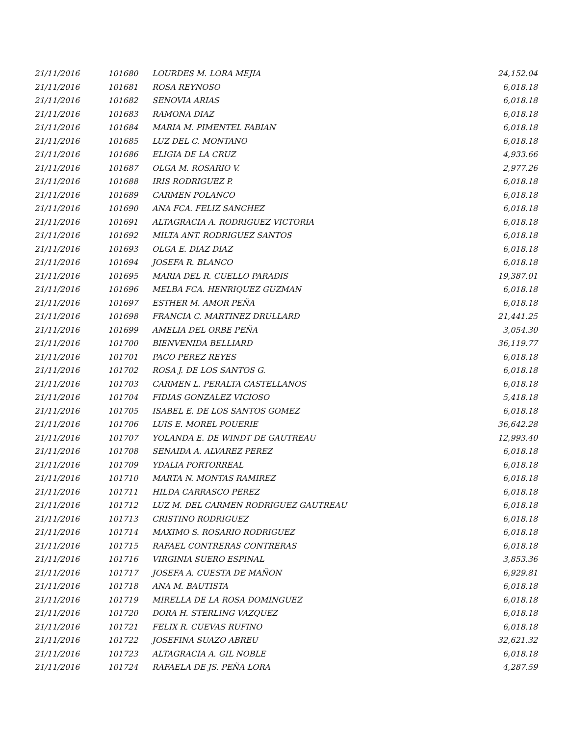| 21/11/2016 | 101680 | LOURDES M. LORA MEJIA | 24,152.04 |
| 21/11/2016 | 101681 | ROSA REYNOSO | 6,018.18 |
| 21/11/2016 | 101682 | SENOVIA ARIAS | 6,018.18 |
| 21/11/2016 | 101683 | RAMONA DIAZ | 6,018.18 |
| 21/11/2016 | 101684 | MARIA M. PIMENTEL FABIAN | 6,018.18 |
| 21/11/2016 | 101685 | LUZ DEL C. MONTANO | 6,018.18 |
| 21/11/2016 | 101686 | ELIGIA DE LA CRUZ | 4,933.66 |
| 21/11/2016 | 101687 | OLGA M. ROSARIO V. | 2,977.26 |
| 21/11/2016 | 101688 | IRIS RODRIGUEZ P. | 6,018.18 |
| 21/11/2016 | 101689 | CARMEN POLANCO | 6,018.18 |
| 21/11/2016 | 101690 | ANA FCA. FELIZ SANCHEZ | 6,018.18 |
| 21/11/2016 | 101691 | ALTAGRACIA A. RODRIGUEZ VICTORIA | 6,018.18 |
| 21/11/2016 | 101692 | MILTA ANT. RODRIGUEZ SANTOS | 6,018.18 |
| 21/11/2016 | 101693 | OLGA E. DIAZ DIAZ | 6,018.18 |
| 21/11/2016 | 101694 | JOSEFA R. BLANCO | 6,018.18 |
| 21/11/2016 | 101695 | MARIA DEL R. CUELLO PARADIS | 19,387.01 |
| 21/11/2016 | 101696 | MELBA FCA. HENRIQUEZ GUZMAN | 6,018.18 |
| 21/11/2016 | 101697 | ESTHER M. AMOR PEÑA | 6,018.18 |
| 21/11/2016 | 101698 | FRANCIA C. MARTINEZ DRULLARD | 21,441.25 |
| 21/11/2016 | 101699 | AMELIA DEL ORBE PEÑA | 3,054.30 |
| 21/11/2016 | 101700 | BIENVENIDA BELLIARD | 36,119.77 |
| 21/11/2016 | 101701 | PACO PEREZ REYES | 6,018.18 |
| 21/11/2016 | 101702 | ROSA J. DE LOS SANTOS G. | 6,018.18 |
| 21/11/2016 | 101703 | CARMEN L. PERALTA CASTELLANOS | 6,018.18 |
| 21/11/2016 | 101704 | FIDIAS GONZALEZ VICIOSO | 5,418.18 |
| 21/11/2016 | 101705 | ISABEL E. DE LOS SANTOS GOMEZ | 6,018.18 |
| 21/11/2016 | 101706 | LUIS E. MOREL POUERIE | 36,642.28 |
| 21/11/2016 | 101707 | YOLANDA E. DE WINDT DE GAUTREAU | 12,993.40 |
| 21/11/2016 | 101708 | SENAIDA A. ALVAREZ PEREZ | 6,018.18 |
| 21/11/2016 | 101709 | YDALIA PORTORREAL | 6,018.18 |
| 21/11/2016 | 101710 | MARTA N. MONTAS RAMIREZ | 6,018.18 |
| 21/11/2016 | 101711 | HILDA CARRASCO PEREZ | 6,018.18 |
| 21/11/2016 | 101712 | LUZ M. DEL CARMEN RODRIGUEZ GAUTREAU | 6,018.18 |
| 21/11/2016 | 101713 | CRISTINO RODRIGUEZ | 6,018.18 |
| 21/11/2016 | 101714 | MAXIMO S. ROSARIO RODRIGUEZ | 6,018.18 |
| 21/11/2016 | 101715 | RAFAEL CONTRERAS CONTRERAS | 6,018.18 |
| 21/11/2016 | 101716 | VIRGINIA SUERO ESPINAL | 3,853.36 |
| 21/11/2016 | 101717 | JOSEFA A. CUESTA DE MAÑON | 6,929.81 |
| 21/11/2016 | 101718 | ANA M. BAUTISTA | 6,018.18 |
| 21/11/2016 | 101719 | MIRELLA DE LA ROSA DOMINGUEZ | 6,018.18 |
| 21/11/2016 | 101720 | DORA H. STERLING VAZQUEZ | 6,018.18 |
| 21/11/2016 | 101721 | FELIX R. CUEVAS RUFINO | 6,018.18 |
| 21/11/2016 | 101722 | JOSEFINA SUAZO ABREU | 32,621.32 |
| 21/11/2016 | 101723 | ALTAGRACIA A. GIL NOBLE | 6,018.18 |
| 21/11/2016 | 101724 | RAFAELA DE JS. PEÑA LORA | 4,287.59 |